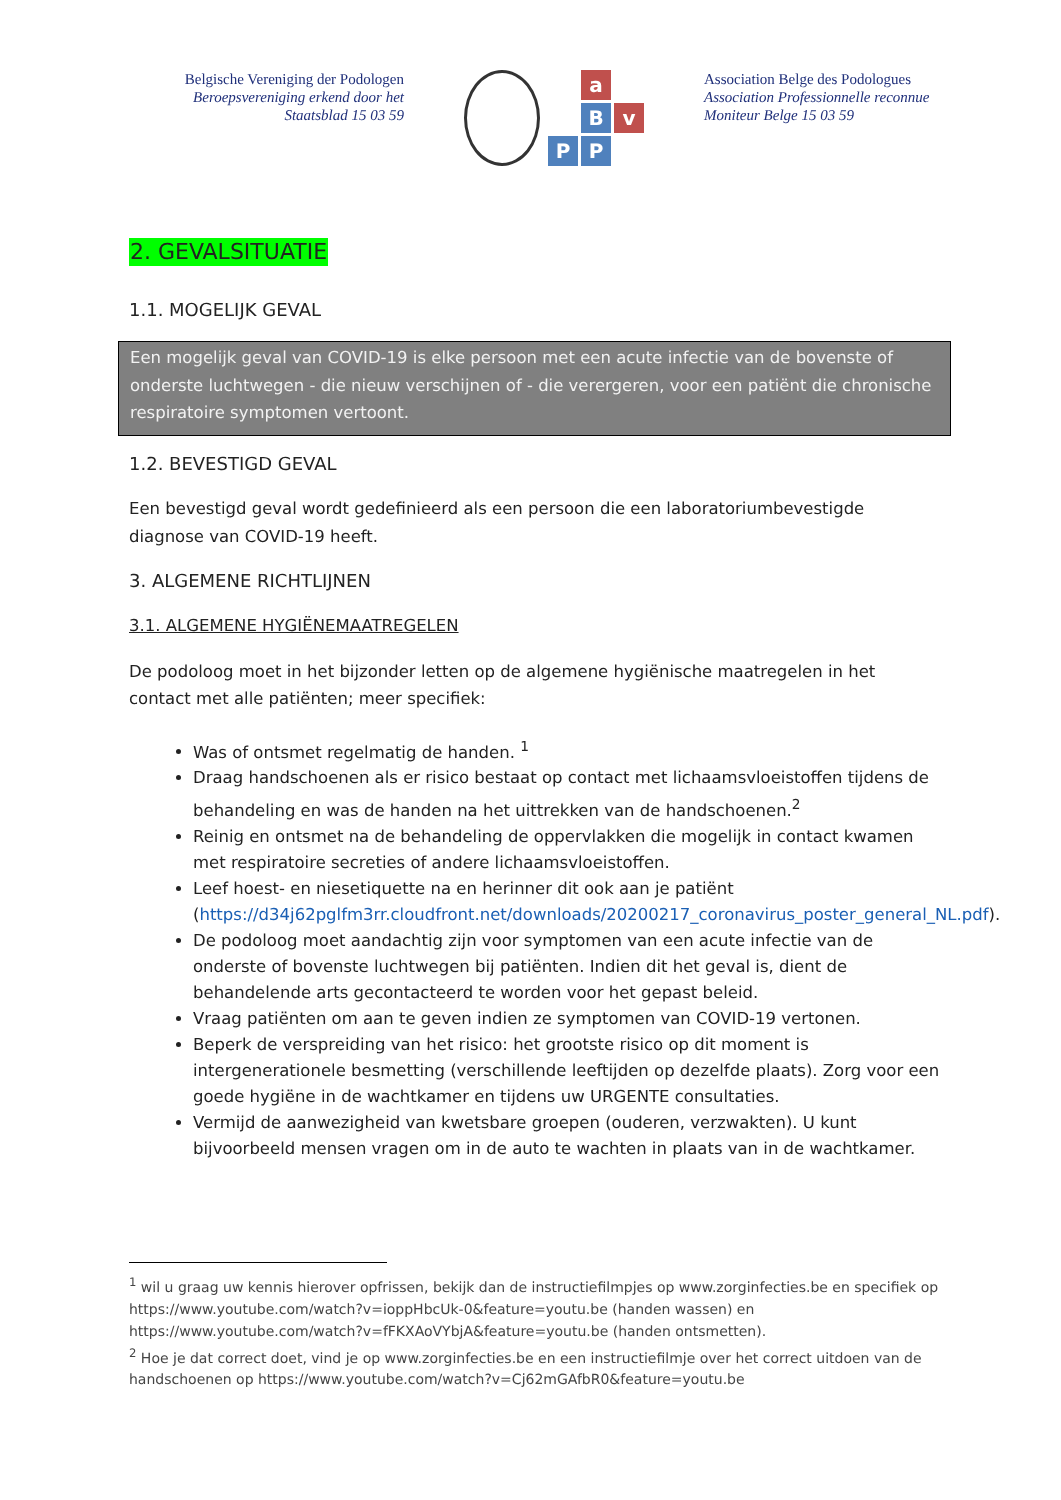Belgische Vereniging der Podologen
Beroepsvereniging erkend door het
Staatsblad 15 03 59
a
B
v
P
P
Association Belge des Podologues
Association Professionnelle reconnue
Moniteur Belge 15 03 59
2. GEVALSITUATIE
1.1. MOGELIJK GEVAL
Een mogelijk geval van COVID-19 is elke persoon met een acute infectie van de bovenste of onderste luchtwegen - die nieuw verschijnen of - die verergeren, voor een patiënt die chronische respiratoire symptomen vertoont.
1.2. BEVESTIGD GEVAL
Een bevestigd geval wordt gedefinieerd als een persoon die een laboratoriumbevestigde diagnose van COVID-19 heeft.
3. ALGEMENE RICHTLIJNEN
3.1. ALGEMENE HYGIËNEMAATREGELEN
De podoloog moet in het bijzonder letten op de algemene hygiënische maatregelen in het contact met alle patiënten; meer specifiek:
Was of ontsmet regelmatig de handen. <sup>1</sup>
Draag handschoenen als er risico bestaat op contact met lichaamsvloeistoffen tijdens de behandeling en was de handen na het uittrekken van de handschoenen.<sup>2</sup>
Reinig en ontsmet na de behandeling de oppervlakken die mogelijk in contact kwamen met respiratoire secreties of andere lichaamsvloeistoffen.
Leef hoest- en niesetiquette na en herinner dit ook aan je patiënt (https://d34j62pglfm3rr.cloudfront.net/downloads/20200217_coronavirus_poster_general_NL.pdf).
De podoloog moet aandachtig zijn voor symptomen van een acute infectie van de onderste of bovenste luchtwegen bij patiënten. Indien dit het geval is, dient de behandelende arts gecontacteerd te worden voor het gepast beleid.
Vraag patiënten om aan te geven indien ze symptomen van COVID-19 vertonen.
Beperk de verspreiding van het risico: het grootste risico op dit moment is intergenerationele besmetting (verschillende leeftijden op dezelfde plaats). Zorg voor een goede hygiëne in de wachtkamer en tijdens uw URGENTE consultaties.
Vermijd de aanwezigheid van kwetsbare groepen (ouderen, verzwakten). U kunt bijvoorbeeld mensen vragen om in de auto te wachten in plaats van in de wachtkamer.
<sup>1</sup> wil u graag uw kennis hierover opfrissen, bekijk dan de instructiefilmpjes op www.zorginfecties.be en specifiek op https://www.youtube.com/watch?v=ioppHbcUk-0&feature=youtu.be (handen wassen) en https://www.youtube.com/watch?v=fFKXAoVYbjA&feature=youtu.be (handen ontsmetten).
<sup>2</sup> Hoe je dat correct doet, vind je op www.zorginfecties.be en een instructiefilmje over het correct uitdoen van de handschoenen op https://www.youtube.com/watch?v=Cj62mGAfbR0&feature=youtu.be